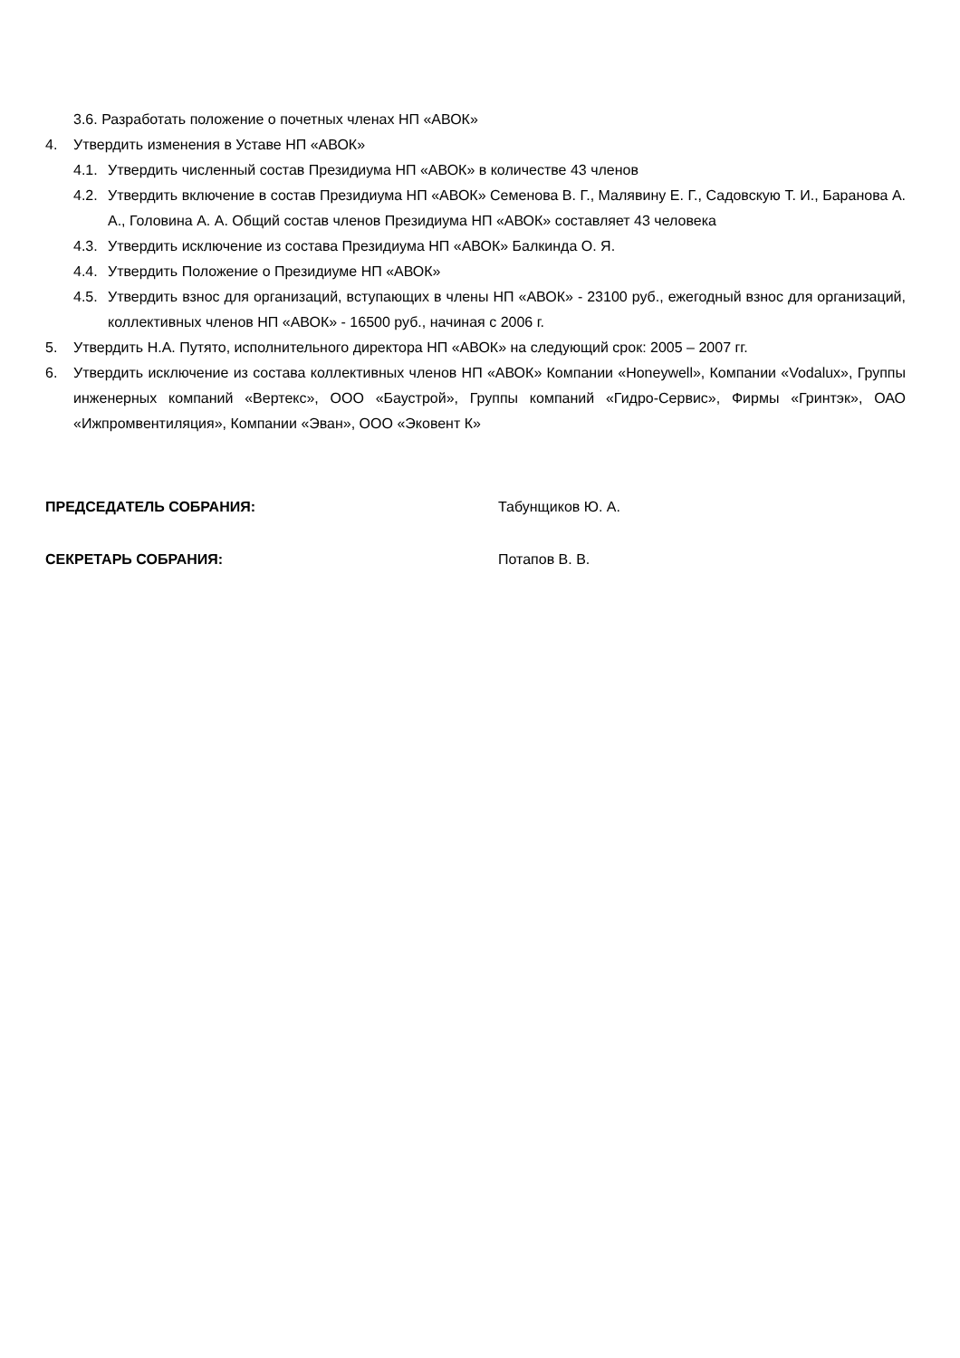3.6. Разработать положение о почетных членах НП «АВОК»
4. Утвердить изменения в Уставе НП «АВОК»
4.1. Утвердить численный состав Президиума НП «АВОК» в количестве 43 членов
4.2. Утвердить включение в состав Президиума НП «АВОК» Семенова В. Г., Малявину Е. Г., Садовскую Т. И., Баранова А. А., Головина А. А. Общий состав членов Президиума НП «АВОК» составляет 43 человека
4.3. Утвердить исключение из состава Президиума НП «АВОК» Балкинда О. Я.
4.4. Утвердить Положение о Президиуме НП «АВОК»
4.5. Утвердить взнос для организаций, вступающих в члены НП «АВОК» - 23100 руб., ежегодный взнос для организаций, коллективных членов НП «АВОК» - 16500 руб., начиная с 2006 г.
5. Утвердить Н.А. Путято, исполнительного директора НП «АВОК» на следующий срок: 2005 – 2007 гг.
6. Утвердить исключение из состава коллективных членов НП «АВОК» Компании «Honeywell», Компании «Vodalux», Группы инженерных компаний «Вертекс», ООО «Баустрой», Группы компаний «Гидро-Сервис», Фирмы «Гринтэк», ОАО «Ижпромвентиляция», Компании «Эван», ООО «Эковент К»
ПРЕДСЕДАТЕЛЬ СОБРАНИЯ: Табунщиков Ю. А.
СЕКРЕТАРЬ СОБРАНИЯ: Потапов В. В.